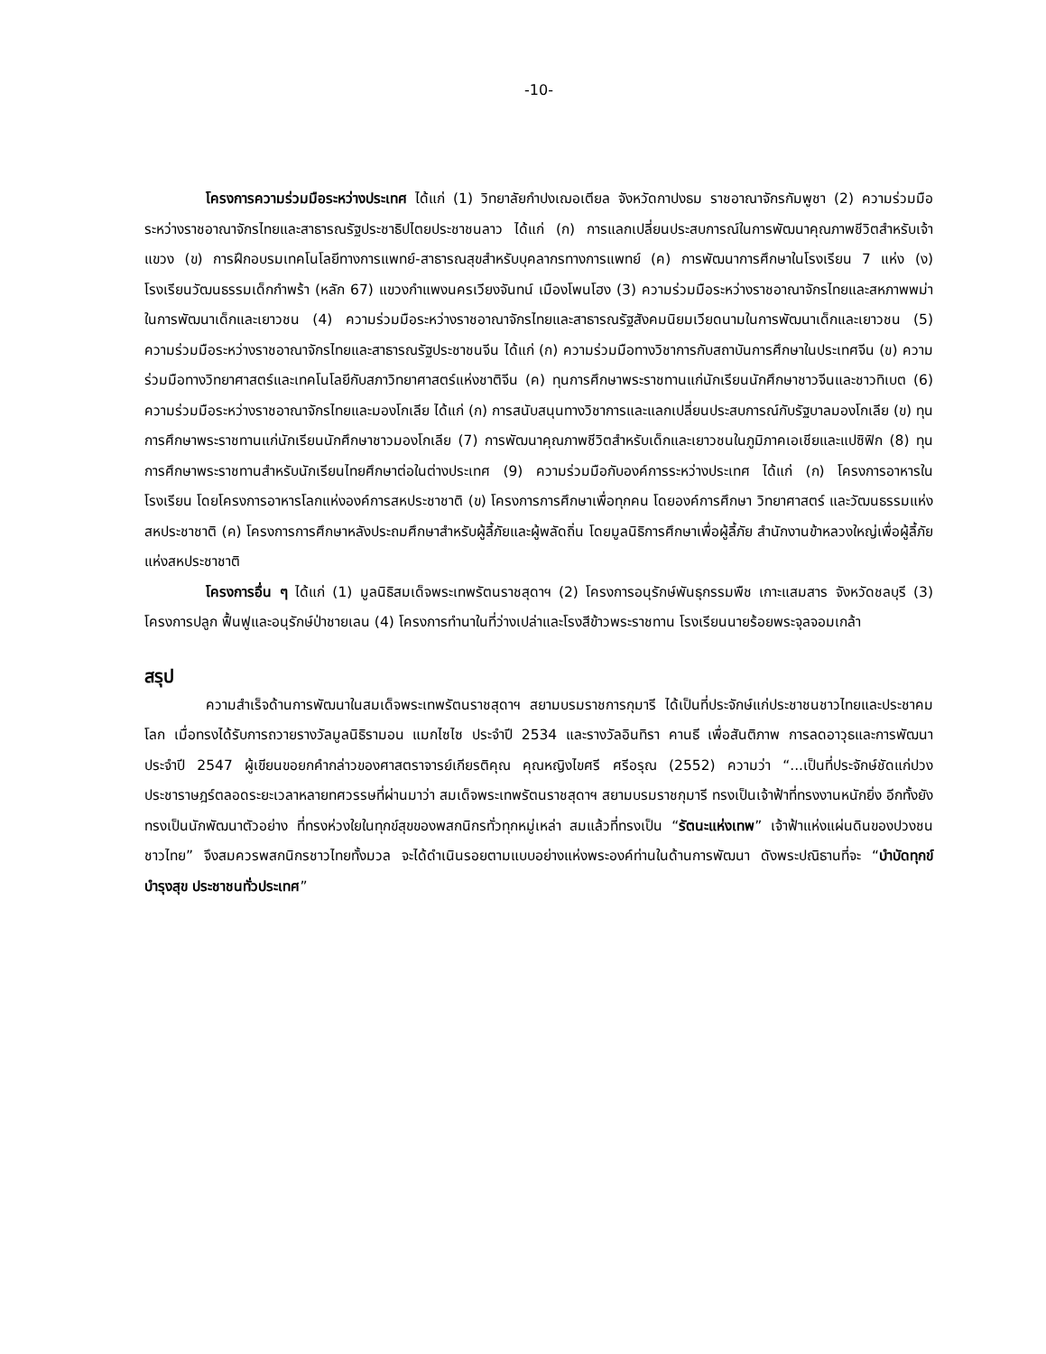-10-
โครงการความร่วมมือระหว่างประเทศ ได้แก่ (1) วิทยาลัยกำปงเฌอเตียล จังหวัดกาปงธม ราชอาณาจักรกัมพูชา (2) ความร่วมมือระหว่างราชอาณาจักรไทยและสาธารณรัฐประชาธิปไตยประชาชนลาว ได้แก่ (ก) การแลกเปลี่ยนประสบการณ์ในการพัฒนาคุณภาพชีวิตสำหรับเจ้าแขวง (ข) การฝึกอบรมเทคโนโลยีทางการแพทย์-สาธารณสุขสำหรับบุคลากรทางการแพทย์ (ค) การพัฒนาการศึกษาในโรงเรียน 7 แห่ง (ง) โรงเรียนวัฒนธรรมเด็กกำพร้า (หลัก 67) แขวงกำแพงนครเวียงจันทน์ เมืองโพนโฮง (3) ความร่วมมือระหว่างราชอาณาจักรไทยและสหภาพพม่าในการพัฒนาเด็กและเยาวชน (4) ความร่วมมือระหว่างราชอาณาจักรไทยและสาธารณรัฐสังคมนิยมเวียดนามในการพัฒนาเด็กและเยาวชน (5) ความร่วมมือระหว่างราชอาณาจักรไทยและสาธารณรัฐประชาชนจีน ได้แก่ (ก) ความร่วมมือทางวิชาการกับสถาบันการศึกษาในประเทศจีน (ข) ความร่วมมือทางวิทยาศาสตร์และเทคโนโลยีกับสภาวิทยาศาสตร์แห่งชาติจีน (ค) ทุนการศึกษาพระราชทานแก่นักเรียนนักศึกษาชาวจีนและชาวทิเบต (6) ความร่วมมือระหว่างราชอาณาจักรไทยและมองโกเลีย ได้แก่ (ก) การสนับสนุนทางวิชาการและแลกเปลี่ยนประสบการณ์กับรัฐบาลมองโกเลีย (ข) ทุนการศึกษาพระราชทานแก่นักเรียนนักศึกษาชาวมองโกเลีย (7) การพัฒนาคุณภาพชีวิตสำหรับเด็กและเยาวชนในภูมิภาคเอเชียและแปซิฟิก (8) ทุนการศึกษาพระราชทานสำหรับนักเรียนไทยศึกษาต่อในต่างประเทศ (9) ความร่วมมือกับองค์การระหว่างประเทศ ได้แก่ (ก) โครงการอาหารในโรงเรียน โดยโครงการอาหารโลกแห่งองค์การสหประชาชาติ (ข) โครงการการศึกษาเพื่อทุกคน โดยองค์การศึกษา วิทยาศาสตร์ และวัฒนธรรมแห่งสหประชาชาติ (ค) โครงการการศึกษาหลังประถมศึกษาสำหรับผู้ลี้ภัยและผู้พลัดถิ่น โดยมูลนิธิการศึกษาเพื่อผู้ลี้ภัย สำนักงานข้าหลวงใหญ่เพื่อผู้ลี้ภัยแห่งสหประชาชาติ
โครงการอื่น ๆ ได้แก่ (1) มูลนิธิสมเด็จพระเทพรัตนราชสุดาฯ (2) โครงการอนุรักษ์พันธุกรรมพืช เกาะแสมสาร จังหวัดชลบุรี (3) โครงการปลูก ฟื้นฟูและอนุรักษ์ป่าชายเลน (4) โครงการทำนาในที่ว่างเปล่าและโรงสีข้าวพระราชทาน โรงเรียนนายร้อยพระจุลจอมเกล้า
สรุป
ความสำเร็จด้านการพัฒนาในสมเด็จพระเทพรัตนราชสุดาฯ สยามบรมราชการกุมารี ได้เป็นที่ประจักษ์แก่ประชาชนชาวไทยและประชาคมโลก เมื่อทรงได้รับการถวายรางวัลมูลนิธิรามอน แมกไซไซ ประจำปี 2534 และรางวัลอินทิรา คานธี เพื่อสันติภาพ การลดอาวุธและการพัฒนา ประจำปี 2547 ผู้เขียนขอยกคำกล่าวของศาสตราจารย์เกียรติคุณ คุณหญิงไขศรี ศรีอรุณ (2552) ความว่า “...เป็นที่ประจักษ์ชัดแก่ปวงประชาราษฎร์ตลอดระยะเวลาหลายทศวรรษที่ผ่านมาว่า สมเด็จพระเทพรัตนราชสุดาฯ สยามบรมราชกุมารี ทรงเป็นเจ้าฟ้าที่ทรงงานหนักยิ่ง อีกทั้งยังทรงเป็นนักพัฒนาตัวอย่าง ที่ทรงห่วงใยในทุกข์สุขของพสกนิกรทั่วทุกหมู่เหล่า สมแล้วที่ทรงเป็น “รัตนะแห่งเทพ” เจ้าฟ้าแห่งแผ่นดินของปวงชนชาวไทย” จึงสมควรพสกนิกรชาวไทยทั้งมวล จะได้ดำเนินรอยตามแบบอย่างแห่งพระองค์ท่านในด้านการพัฒนา ดังพระปณิธานที่จะ “บำบัดทุกข์ บำรุงสุข ประชาชนทั่วประเทศ”